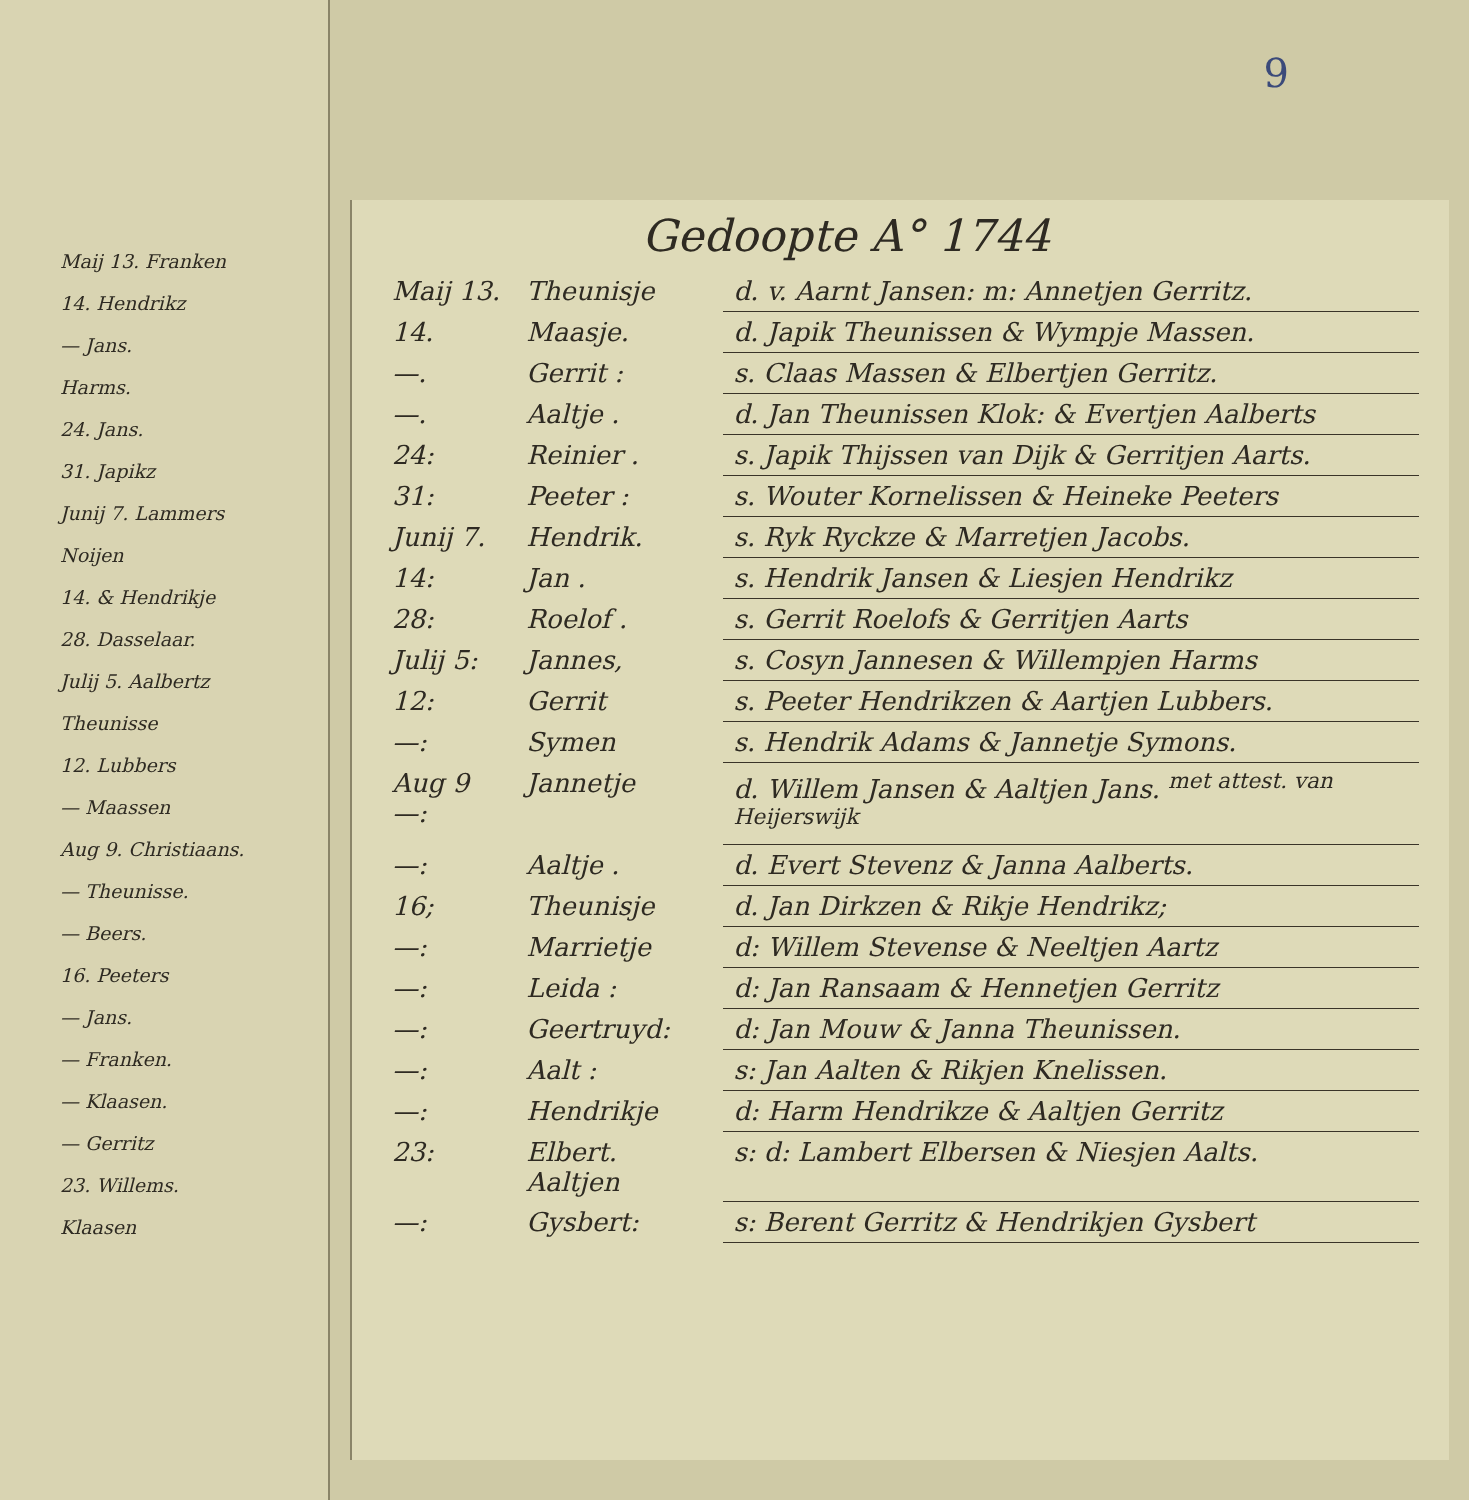9
Maij 13. Franken
14. Hendrikz
— Jans.
Harms.
24. Jans.
31. Japikz
Junij 7. Lammers
Noijen
14. & Hendrikje
28. Dasselaar.
Julij 5. Aalbertz
Theunisse
12. Lubbers
— Maassen
Aug 9. Christiaans.
— Theunisse.
— Beers.
16. Peeters
— Jans.
— Franken.
— Klaasen.
— Gerritz
23. Willems.
Klaasen
Gedoopte A° 1744
| Maij 13. | Theunisje | d. v. Aarnt Jansen: m: Annetjen Gerritz. |
| 14. | Maasje. | d. Japik Theunissen & Wympje Massen. |
| —. | Gerrit : | s. Claas Massen & Elbertjen Gerritz. |
| —. | Aaltje . | d. Jan Theunissen Klok: & Evertjen Aalberts |
| 24: | Reinier . | s. Japik Thijssen van Dijk & Gerritjen Aarts. |
| 31: | Peeter : | s. Wouter Kornelissen & Heineke Peeters |
| Junij 7. | Hendrik. | s. Ryk Ryckze & Marretjen Jacobs. |
| 14: | Jan . | s. Hendrik Jansen & Liesjen Hendrikz |
| 28: | Roelof . | s. Gerrit Roelofs & Gerritjen Aarts |
| Julij 5: | Jannes, | s. Cosyn Jannesen & Willempjen Harms |
| 12: | Gerrit | s. Peeter Hendrikzen & Aartjen Lubbers. |
| —: | Symen | s. Hendrik Adams & Jannetje Symons. |
| Aug 9 —: | Jannetje | d. Willem Jansen & Aaltjen Jans. <sup>met attest. van Heijerswijk</sup> |
| —: | Aaltje . | d. Evert Stevenz & Janna Aalberts. |
| 16; | Theunisje | d. Jan Dirkzen & Rikje Hendrikz; |
| —: | Marrietje | d: Willem Stevense & Neeltjen Aartz |
| —: | Leida : | d: Jan Ransaam & Hennetjen Gerritz |
| —: | Geertruyd: | d: Jan Mouw & Janna Theunissen. |
| —: | Aalt : | s: Jan Aalten & Rikjen Knelissen. |
| —: | Hendrikje | d: Harm Hendrikze & Aaltjen Gerritz |
| 23: | Elbert. Aaltjen | s: d: Lambert Elbersen & Niesjen Aalts. |
| —: | Gysbert: | s: Berent Gerritz & Hendrikjen Gysbert |